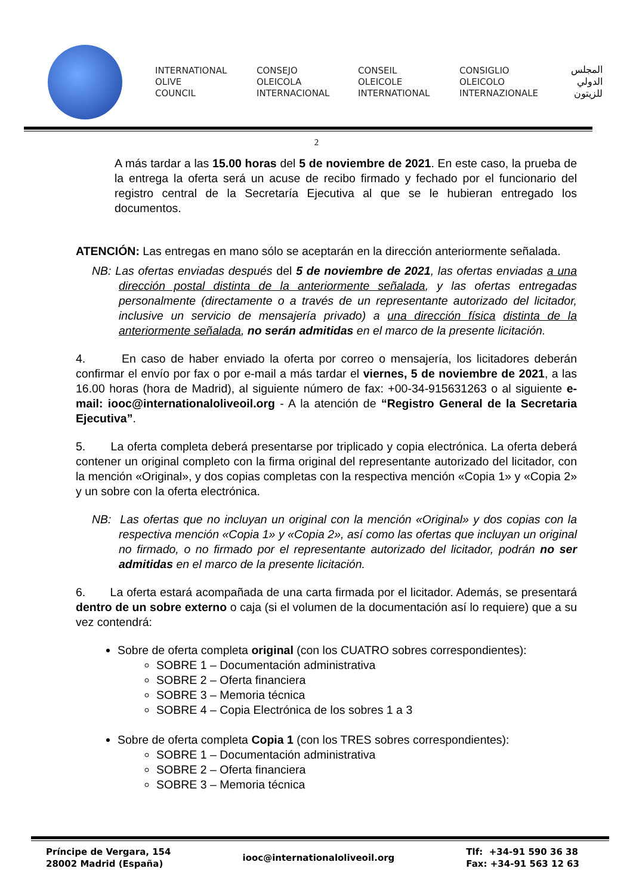INTERNATIONAL
OLIVE
COUNCIL
CONSEJO
OLEICOLA
INTERNACIONAL
CONSEIL
OLEICOLE
INTERNATIONAL
CONSIGLIO
OLEICOLO
INTERNAZIONALE
المجلس
الدولي
للزيتون
2
A más tardar a las 15.00 horas del 5 de noviembre de 2021. En este caso, la prueba de la entrega la oferta será un acuse de recibo firmado y fechado por el funcionario del registro central de la Secretaría Ejecutiva al que se le hubieran entregado los documentos.
ATENCIÓN: Las entregas en mano sólo se aceptarán en la dirección anteriormente señalada.
NB: Las ofertas enviadas después del 5 de noviembre de 2021, las ofertas enviadas a una dirección postal distinta de la anteriormente señalada, y las ofertas entregadas personalmente (directamente o a través de un representante autorizado del licitador, inclusive un servicio de mensajería privado) a una dirección física distinta de la anteriormente señalada, no serán admitidas en el marco de la presente licitación.
4. En caso de haber enviado la oferta por correo o mensajería, los licitadores deberán confirmar el envío por fax o por e-mail a más tardar el viernes, 5 de noviembre de 2021, a las 16.00 horas (hora de Madrid), al siguiente número de fax: +00-34-915631263 o al siguiente e-mail: iooc@internationaloliveoil.org - A la atención de “Registro General de la Secretaria Ejecutiva”.
5. La oferta completa deberá presentarse por triplicado y copia electrónica. La oferta deberá contener un original completo con la firma original del representante autorizado del licitador, con la mención «Original», y dos copias completas con la respectiva mención «Copia 1» y «Copia 2» y un sobre con la oferta electrónica.
NB: Las ofertas que no incluyan un original con la mención «Original» y dos copias con la respectiva mención «Copia 1» y «Copia 2», así como las ofertas que incluyan un original no firmado, o no firmado por el representante autorizado del licitador, podrán no ser admitidas en el marco de la presente licitación.
6. La oferta estará acompañada de una carta firmada por el licitador. Además, se presentará dentro de un sobre externo o caja (si el volumen de la documentación así lo requiere) que a su vez contendrá:
Sobre de oferta completa original (con los CUATRO sobres correspondientes):
SOBRE 1 – Documentación administrativa
SOBRE 2 – Oferta financiera
SOBRE 3 – Memoria técnica
SOBRE 4 – Copia Electrónica de los sobres 1 a 3
Sobre de oferta completa Copia 1 (con los TRES sobres correspondientes):
SOBRE 1 – Documentación administrativa
SOBRE 2 – Oferta financiera
SOBRE 3 – Memoria técnica
Príncipe de Vergara, 154
28002 Madrid (España)
iooc@internationaloliveoil.org
Tlf: +34-91 590 36 38
Fax: +34-91 563 12 63